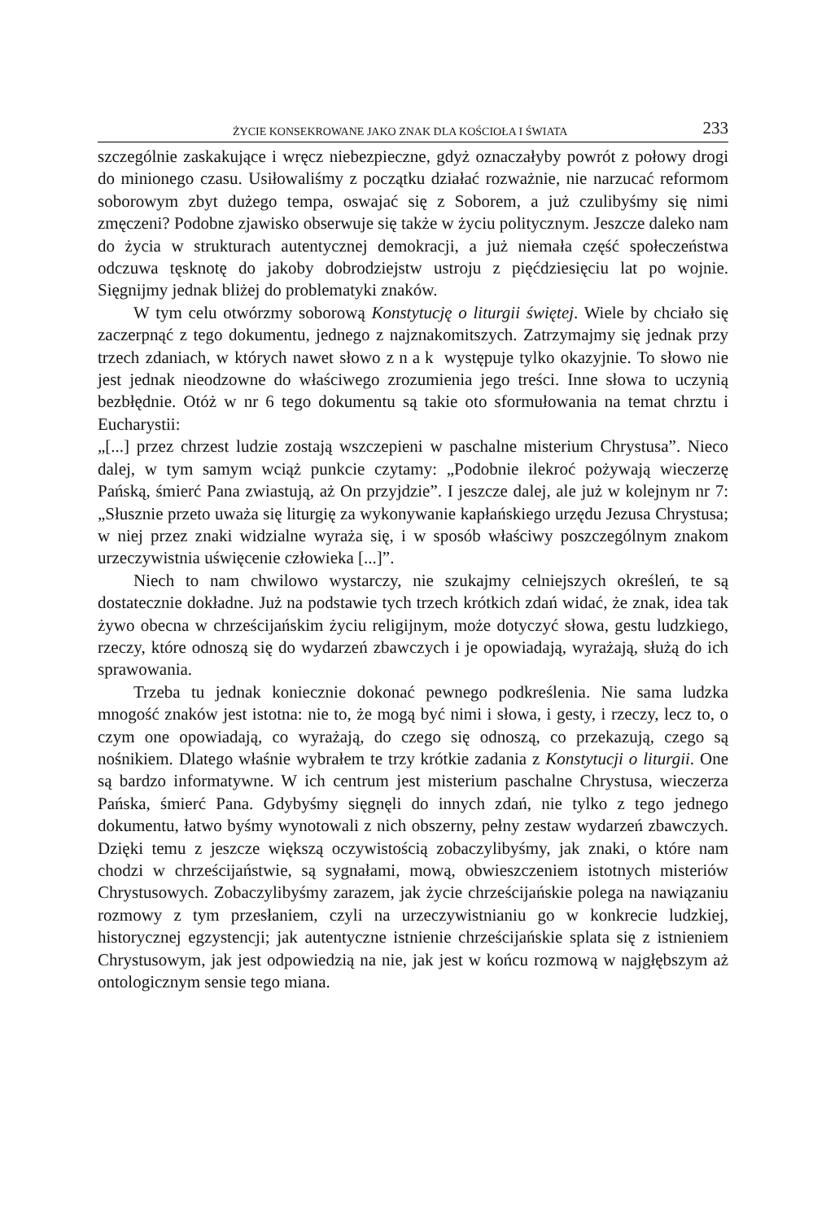ŻYCIE KONSEKROWANE JAKO ZNAK DLA KOŚCIOŁA I ŚWIATA 233
szczególnie zaskakujące i wręcz niebezpieczne, gdyż oznaczałyby powrót z połowy drogi do minionego czasu. Usiłowaliśmy z początku działać rozważnie, nie narzucać reformom soborowym zbyt dużego tempa, oswajać się z Soborem, a już czulibyśmy się nimi zmęczeni? Podobne zjawisko obserwuje się także w życiu politycznym. Jeszcze daleko nam do życia w strukturach autentycznej demokracji, a już niemała część społeczeństwa odczuwa tęsknotę do jakoby dobrodziejstw ustroju z pięćdziesięciu lat po wojnie. Sięgnijmy jednak bliżej do problematyki znaków.
W tym celu otwórzmy soborową Konstytucję o liturgii świętej. Wiele by chciało się zaczerpnąć z tego dokumentu, jednego z najznakomitszych. Zatrzymajmy się jednak przy trzech zdaniach, w których nawet słowo znak występuje tylko okazyjnie. To słowo nie jest jednak nieodzowne do właściwego zrozumienia jego treści. Inne słowa to uczynią bezbłędnie. Otóż w nr 6 tego dokumentu są takie oto sformułowania na temat chrztu i Eucharystii:
„[...] przez chrzest ludzie zostają wszczepieni w paschalne misterium Chrystusa”. Nieco dalej, w tym samym wciąż punkcie czytamy: „Podobnie ilekroć pożywają wieczerzę Pańską, śmierć Pana zwiastują, aż On przyjdzie”. I jeszcze dalej, ale już w kolejnym nr 7: „Słusznie przeto uważa się liturgię za wykonywanie kapłańskiego urzędu Jezusa Chrystusa; w niej przez znaki widzialne wyraża się, i w sposób właściwy poszczególnym znakom urzeczywistnia uświęcenie człowieka [...]”.
Niech to nam chwilowo wystarczy, nie szukajmy celniejszych określeń, te są dostatecznie dokładne. Już na podstawie tych trzech krótkich zdań widać, że znak, idea tak żywo obecna w chrześcijańskim życiu religijnym, może dotyczyć słowa, gestu ludzkiego, rzeczy, które odnoszą się do wydarzeń zbawczych i je opowiadają, wyrażają, służą do ich sprawowania.
Trzeba tu jednak koniecznie dokonać pewnego podkreślenia. Nie sama ludzka mnogość znaków jest istotna: nie to, że mogą być nimi i słowa, i gesty, i rzeczy, lecz to, o czym one opowiadają, co wyrażają, do czego się odnoszą, co przekazują, czego są nośnikiem. Dlatego właśnie wybrałem te trzy krótkie zadania z Konstytucji o liturgii. One są bardzo informatywne. W ich centrum jest misterium paschalne Chrystusa, wieczerza Pańska, śmierć Pana. Gdybyśmy sięgnęli do innych zdań, nie tylko z tego jednego dokumentu, łatwo byśmy wynotowali z nich obszerny, pełny zestaw wydarzeń zbawczych. Dzięki temu z jeszcze większą oczywistością zobaczylibyśmy, jak znaki, o które nam chodzi w chrześcijaństwie, są sygnałami, mową, obwieszczeniem istotnych misteriów Chrystusowych. Zobaczylibyśmy zarazem, jak życie chrześcijańskie polega na nawiązaniu rozmowy z tym przesłaniem, czyli na urzeczywistnianiu go w konkrecie ludzkiej, historycznej egzystencji; jak autentyczne istnienie chrześcijańskie splata się z istnieniem Chrystusowym, jak jest odpowiedzią na nie, jak jest w końcu rozmową w najgłębszym aż ontologicznym sensie tego miana.